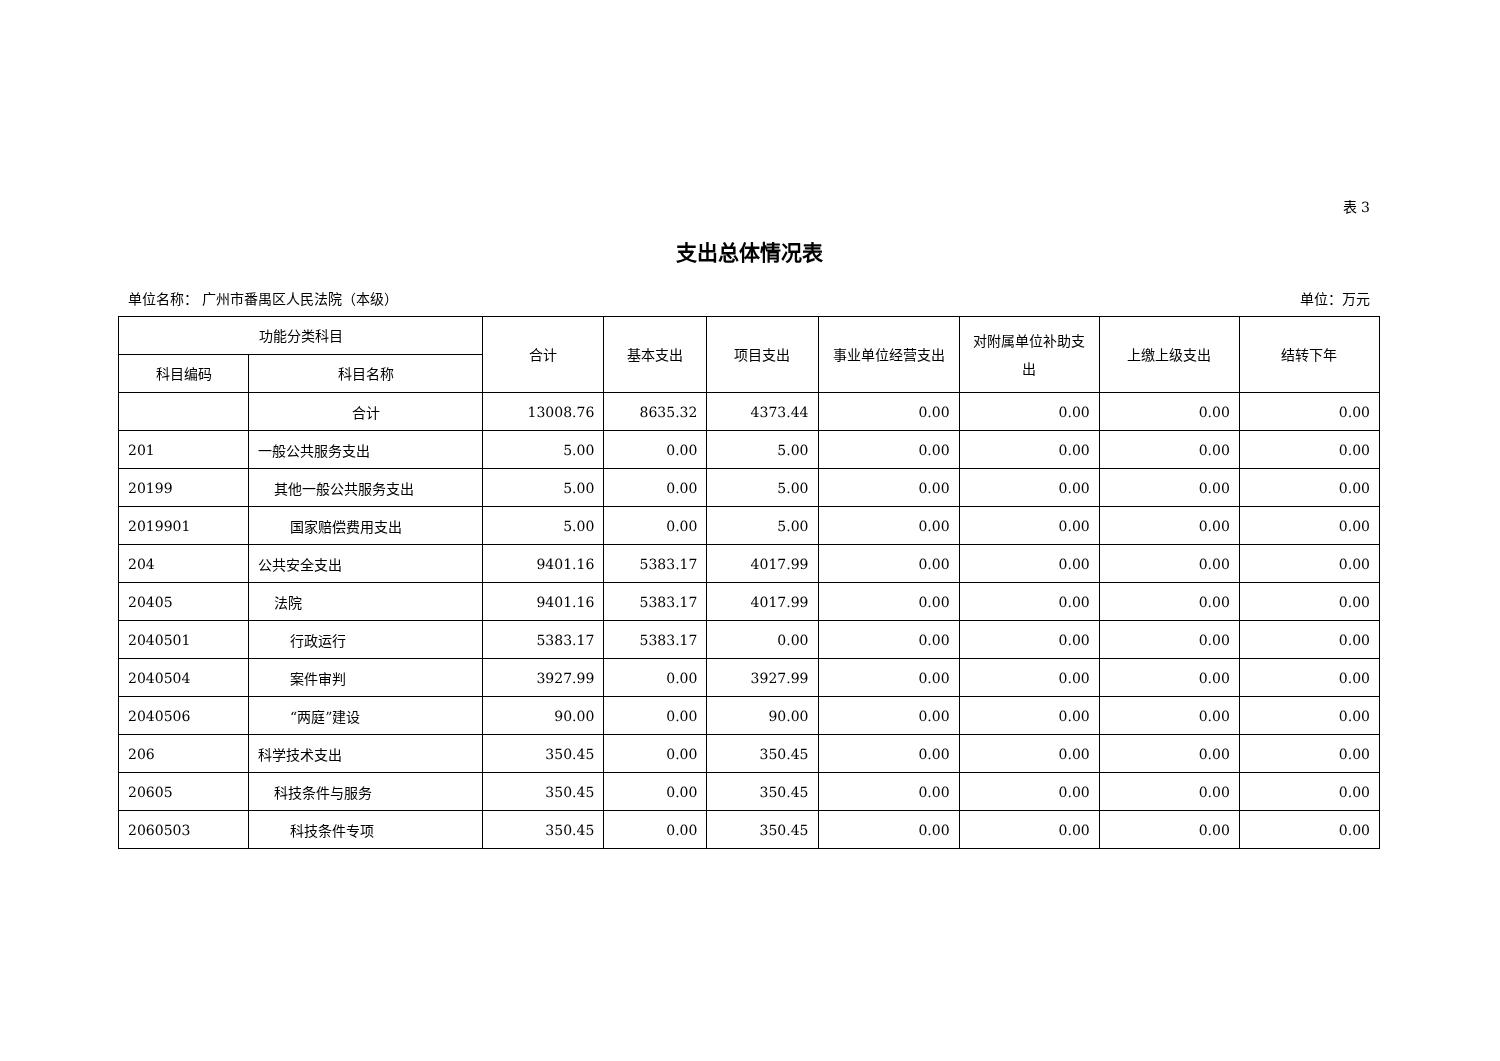表 3
支出总体情况表
单位名称： 广州市番禺区人民法院（本级） 单位：万元
| 功能分类科目 | | 合计 | 基本支出 | 项目支出 | 事业单位经营支出 | 对附属单位补助支出 | 上缴上级支出 | 结转下年 |
| --- | --- | --- | --- | --- | --- | --- | --- | --- |
| 科目编码 | 科目名称 | | | | | | | |
| | 合计 | 13008.76 | 8635.32 | 4373.44 | 0.00 | 0.00 | 0.00 | 0.00 |
| 201 | 一般公共服务支出 | 5.00 | 0.00 | 5.00 | 0.00 | 0.00 | 0.00 | 0.00 |
| 20199 | 其他一般公共服务支出 | 5.00 | 0.00 | 5.00 | 0.00 | 0.00 | 0.00 | 0.00 |
| 2019901 | 国家赔偿费用支出 | 5.00 | 0.00 | 5.00 | 0.00 | 0.00 | 0.00 | 0.00 |
| 204 | 公共安全支出 | 9401.16 | 5383.17 | 4017.99 | 0.00 | 0.00 | 0.00 | 0.00 |
| 20405 | 法院 | 9401.16 | 5383.17 | 4017.99 | 0.00 | 0.00 | 0.00 | 0.00 |
| 2040501 | 行政运行 | 5383.17 | 5383.17 | 0.00 | 0.00 | 0.00 | 0.00 | 0.00 |
| 2040504 | 案件审判 | 3927.99 | 0.00 | 3927.99 | 0.00 | 0.00 | 0.00 | 0.00 |
| 2040506 | “两庭”建设 | 90.00 | 0.00 | 90.00 | 0.00 | 0.00 | 0.00 | 0.00 |
| 206 | 科学技术支出 | 350.45 | 0.00 | 350.45 | 0.00 | 0.00 | 0.00 | 0.00 |
| 20605 | 科技条件与服务 | 350.45 | 0.00 | 350.45 | 0.00 | 0.00 | 0.00 | 0.00 |
| 2060503 | 科技条件专项 | 350.45 | 0.00 | 350.45 | 0.00 | 0.00 | 0.00 | 0.00 |